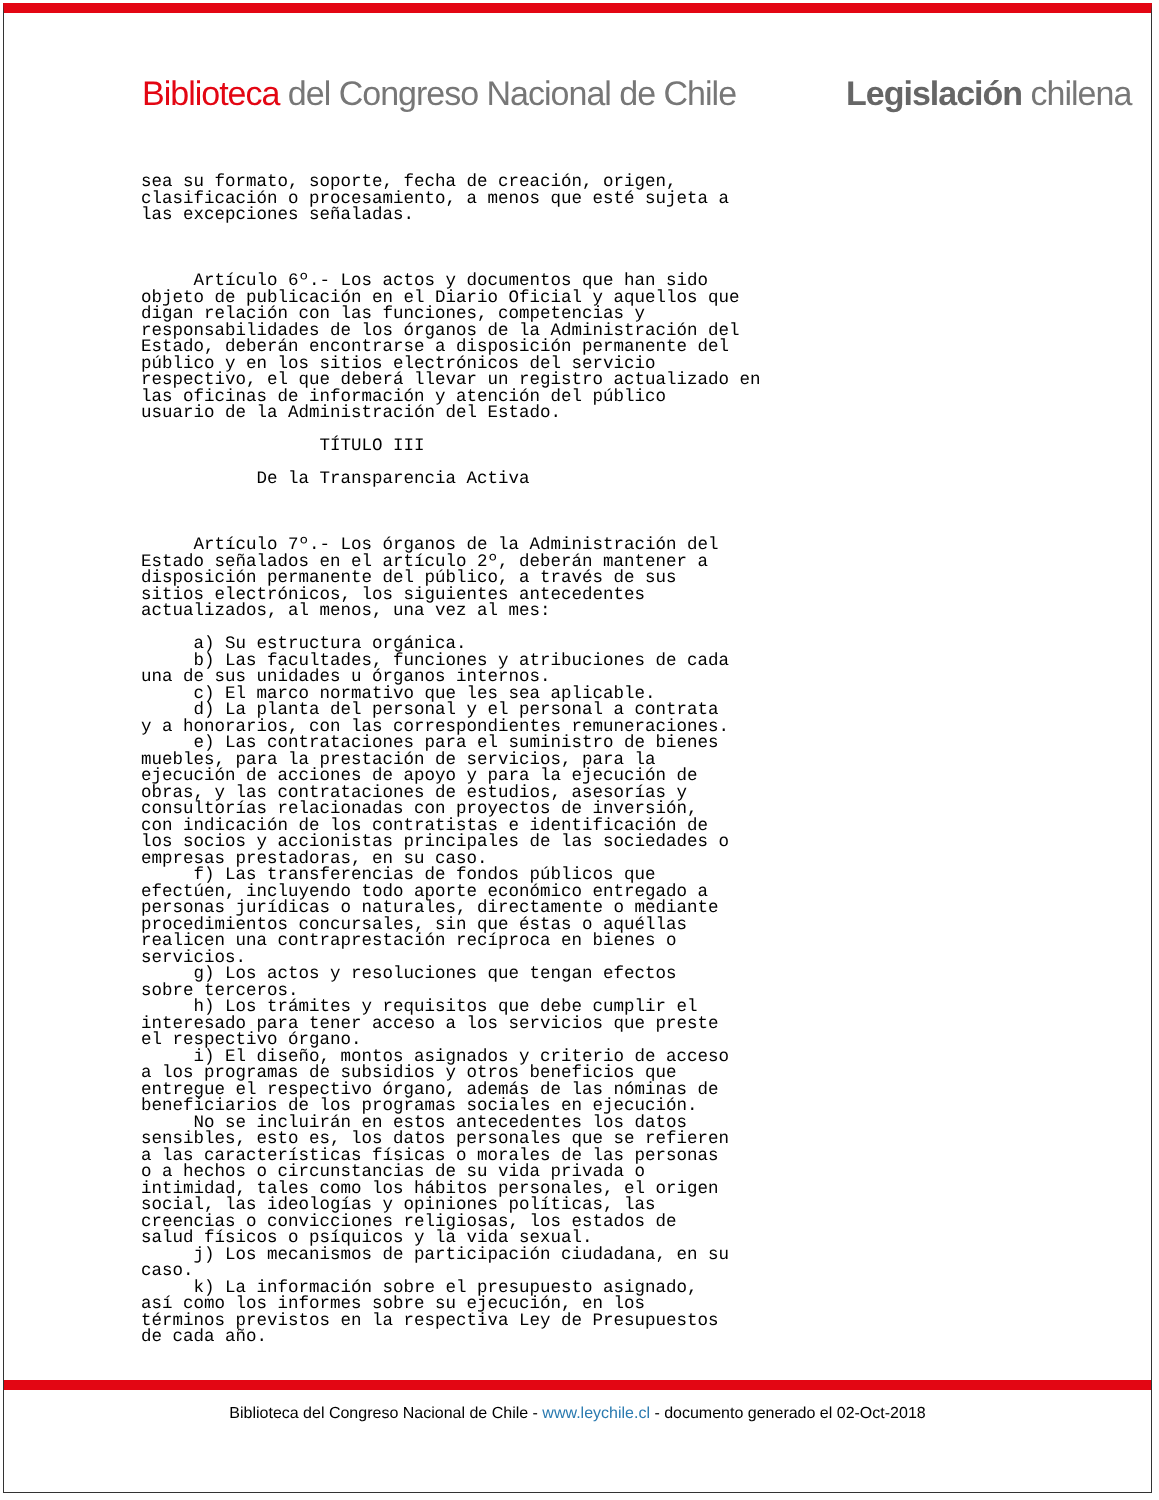Biblioteca del Congreso Nacional de Chile Legislación chilena
sea su formato, soporte, fecha de creación, origen,
clasificación o procesamiento, a menos que esté sujeta a
las excepciones señaladas.



     Artículo 6º.- Los actos y documentos que han sido
objeto de publicación en el Diario Oficial y aquellos que
digan relación con las funciones, competencias y
responsabilidades de los órganos de la Administración del
Estado, deberán encontrarse a disposición permanente del
público y en los sitios electrónicos del servicio
respectivo, el que deberá llevar un registro actualizado en
las oficinas de información y atención del público
usuario de la Administración del Estado.

                 TÍTULO III

           De la Transparencia Activa



     Artículo 7º.- Los órganos de la Administración del
Estado señalados en el artículo 2º, deberán mantener a
disposición permanente del público, a través de sus
sitios electrónicos, los siguientes antecedentes
actualizados, al menos, una vez al mes:

     a) Su estructura orgánica.
     b) Las facultades, funciones y atribuciones de cada
una de sus unidades u órganos internos.
     c) El marco normativo que les sea aplicable.
     d) La planta del personal y el personal a contrata
y a honorarios, con las correspondientes remuneraciones.
     e) Las contrataciones para el suministro de bienes
muebles, para la prestación de servicios, para la
ejecución de acciones de apoyo y para la ejecución de
obras, y las contrataciones de estudios, asesorías y
consultorías relacionadas con proyectos de inversión,
con indicación de los contratistas e identificación de
los socios y accionistas principales de las sociedades o
empresas prestadoras, en su caso.
     f) Las transferencias de fondos públicos que
efectúen, incluyendo todo aporte económico entregado a
personas jurídicas o naturales, directamente o mediante
procedimientos concursales, sin que éstas o aquéllas
realicen una contraprestación recíproca en bienes o
servicios.
     g) Los actos y resoluciones que tengan efectos
sobre terceros.
     h) Los trámites y requisitos que debe cumplir el
interesado para tener acceso a los servicios que preste
el respectivo órgano.
     i) El diseño, montos asignados y criterio de acceso
a los programas de subsidios y otros beneficios que
entregue el respectivo órgano, además de las nóminas de
beneficiarios de los programas sociales en ejecución.
     No se incluirán en estos antecedentes los datos
sensibles, esto es, los datos personales que se refieren
a las características físicas o morales de las personas
o a hechos o circunstancias de su vida privada o
intimidad, tales como los hábitos personales, el origen
social, las ideologías y opiniones políticas, las
creencias o convicciones religiosas, los estados de
salud físicos o psíquicos y la vida sexual.
     j) Los mecanismos de participación ciudadana, en su
caso.
     k) La información sobre el presupuesto asignado,
así como los informes sobre su ejecución, en los
términos previstos en la respectiva Ley de Presupuestos
de cada año.
Biblioteca del Congreso Nacional de Chile - www.leychile.cl - documento generado el 02-Oct-2018